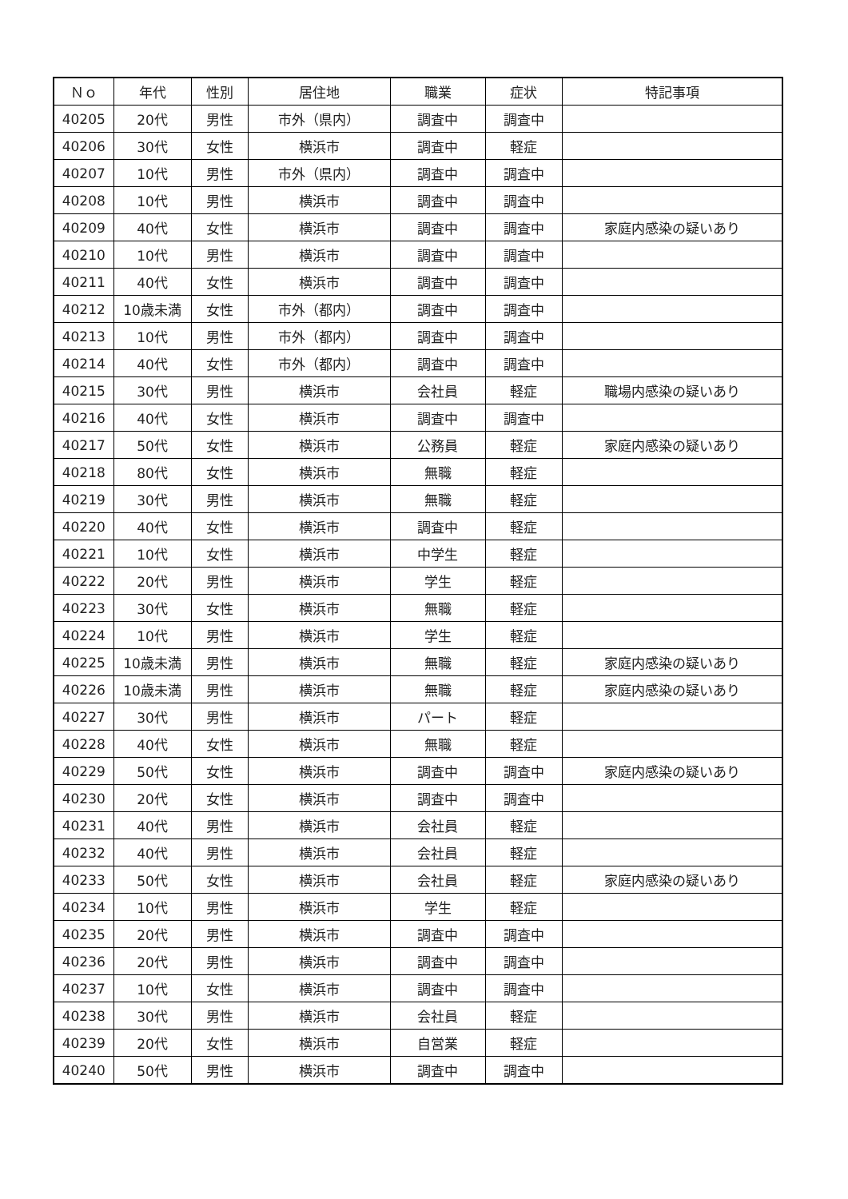| Ｎｏ | 年代 | 性別 | 居住地 | 職業 | 症状 | 特記事項 |
| --- | --- | --- | --- | --- | --- | --- |
| 40205 | 20代 | 男性 | 市外（県内） | 調査中 | 調査中 | |
| 40206 | 30代 | 女性 | 横浜市 | 調査中 | 軽症 | |
| 40207 | 10代 | 男性 | 市外（県内） | 調査中 | 調査中 | |
| 40208 | 10代 | 男性 | 横浜市 | 調査中 | 調査中 | |
| 40209 | 40代 | 女性 | 横浜市 | 調査中 | 調査中 | 家庭内感染の疑いあり |
| 40210 | 10代 | 男性 | 横浜市 | 調査中 | 調査中 | |
| 40211 | 40代 | 女性 | 横浜市 | 調査中 | 調査中 | |
| 40212 | 10歳未満 | 女性 | 市外（都内） | 調査中 | 調査中 | |
| 40213 | 10代 | 男性 | 市外（都内） | 調査中 | 調査中 | |
| 40214 | 40代 | 女性 | 市外（都内） | 調査中 | 調査中 | |
| 40215 | 30代 | 男性 | 横浜市 | 会社員 | 軽症 | 職場内感染の疑いあり |
| 40216 | 40代 | 女性 | 横浜市 | 調査中 | 調査中 | |
| 40217 | 50代 | 女性 | 横浜市 | 公務員 | 軽症 | 家庭内感染の疑いあり |
| 40218 | 80代 | 女性 | 横浜市 | 無職 | 軽症 | |
| 40219 | 30代 | 男性 | 横浜市 | 無職 | 軽症 | |
| 40220 | 40代 | 女性 | 横浜市 | 調査中 | 軽症 | |
| 40221 | 10代 | 女性 | 横浜市 | 中学生 | 軽症 | |
| 40222 | 20代 | 男性 | 横浜市 | 学生 | 軽症 | |
| 40223 | 30代 | 女性 | 横浜市 | 無職 | 軽症 | |
| 40224 | 10代 | 男性 | 横浜市 | 学生 | 軽症 | |
| 40225 | 10歳未満 | 男性 | 横浜市 | 無職 | 軽症 | 家庭内感染の疑いあり |
| 40226 | 10歳未満 | 男性 | 横浜市 | 無職 | 軽症 | 家庭内感染の疑いあり |
| 40227 | 30代 | 男性 | 横浜市 | パート | 軽症 | |
| 40228 | 40代 | 女性 | 横浜市 | 無職 | 軽症 | |
| 40229 | 50代 | 女性 | 横浜市 | 調査中 | 調査中 | 家庭内感染の疑いあり |
| 40230 | 20代 | 女性 | 横浜市 | 調査中 | 調査中 | |
| 40231 | 40代 | 男性 | 横浜市 | 会社員 | 軽症 | |
| 40232 | 40代 | 男性 | 横浜市 | 会社員 | 軽症 | |
| 40233 | 50代 | 女性 | 横浜市 | 会社員 | 軽症 | 家庭内感染の疑いあり |
| 40234 | 10代 | 男性 | 横浜市 | 学生 | 軽症 | |
| 40235 | 20代 | 男性 | 横浜市 | 調査中 | 調査中 | |
| 40236 | 20代 | 男性 | 横浜市 | 調査中 | 調査中 | |
| 40237 | 10代 | 女性 | 横浜市 | 調査中 | 調査中 | |
| 40238 | 30代 | 男性 | 横浜市 | 会社員 | 軽症 | |
| 40239 | 20代 | 女性 | 横浜市 | 自営業 | 軽症 | |
| 40240 | 50代 | 男性 | 横浜市 | 調査中 | 調査中 | |